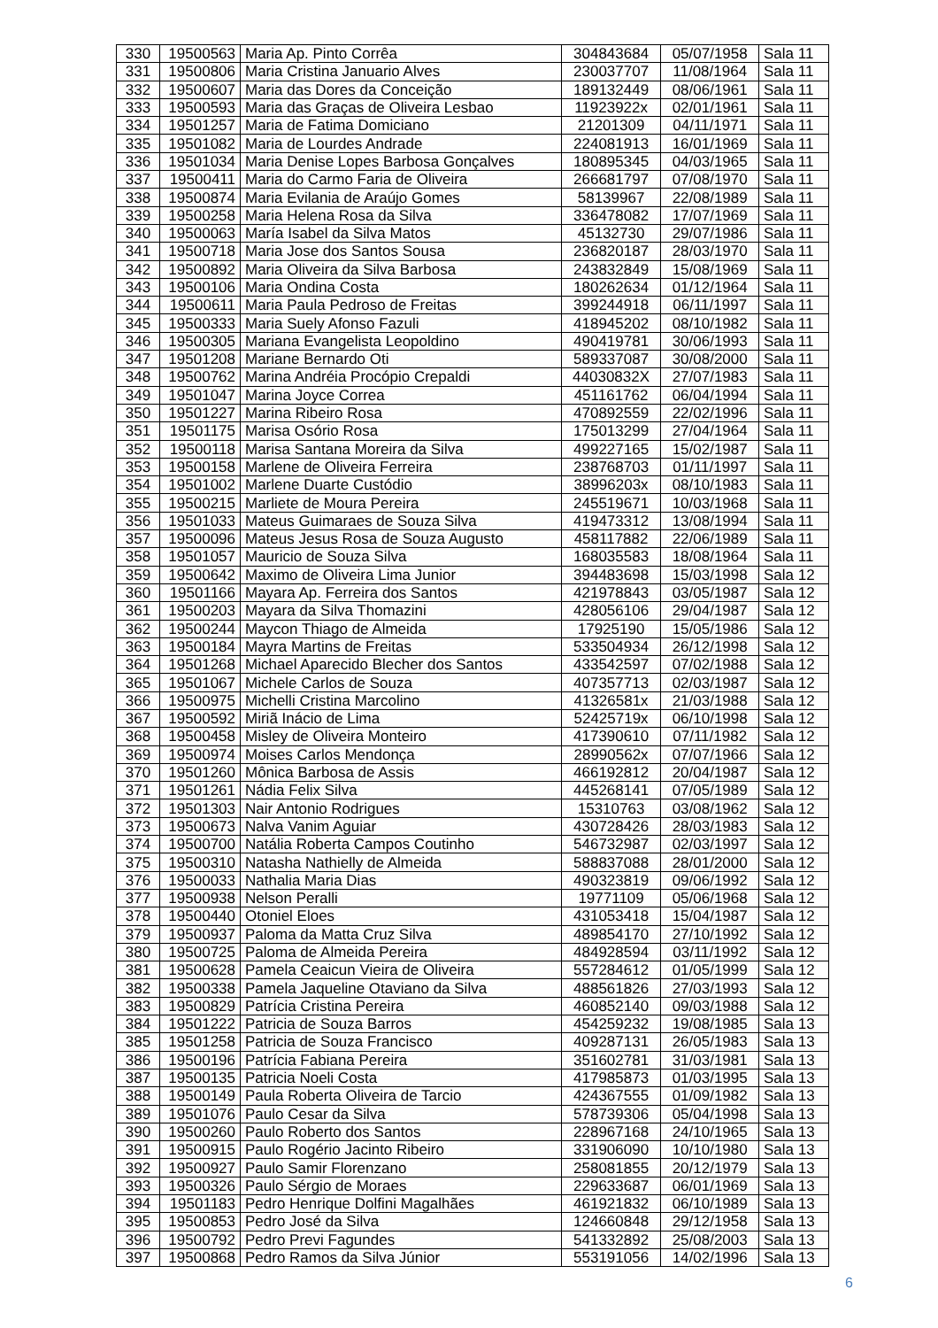| 330 | 19500563 | Maria Ap. Pinto Corrêa | 304843684 | 05/07/1958 | Sala 11 |
| 331 | 19500806 | Maria Cristina Januario Alves | 230037707 | 11/08/1964 | Sala 11 |
| 332 | 19500607 | Maria das Dores da Conceição | 189132449 | 08/06/1961 | Sala 11 |
| 333 | 19500593 | Maria das Graças de Oliveira Lesbao | 11923922x | 02/01/1961 | Sala 11 |
| 334 | 19501257 | Maria de Fatima Domiciano | 21201309 | 04/11/1971 | Sala 11 |
| 335 | 19501082 | Maria de Lourdes Andrade | 224081913 | 16/01/1969 | Sala 11 |
| 336 | 19501034 | Maria Denise Lopes Barbosa Gonçalves | 180895345 | 04/03/1965 | Sala 11 |
| 337 | 19500411 | Maria do Carmo Faria de Oliveira | 266681797 | 07/08/1970 | Sala 11 |
| 338 | 19500874 | Maria Evilania de Araújo Gomes | 58139967 | 22/08/1989 | Sala 11 |
| 339 | 19500258 | Maria Helena Rosa da Silva | 336478082 | 17/07/1969 | Sala 11 |
| 340 | 19500063 | María Isabel da Silva Matos | 45132730 | 29/07/1986 | Sala 11 |
| 341 | 19500718 | Maria Jose dos Santos Sousa | 236820187 | 28/03/1970 | Sala 11 |
| 342 | 19500892 | Maria Oliveira da Silva Barbosa | 243832849 | 15/08/1969 | Sala 11 |
| 343 | 19500106 | Maria Ondina Costa | 180262634 | 01/12/1964 | Sala 11 |
| 344 | 19500611 | Maria Paula Pedroso de Freitas | 399244918 | 06/11/1997 | Sala 11 |
| 345 | 19500333 | Maria Suely Afonso Fazuli | 418945202 | 08/10/1982 | Sala 11 |
| 346 | 19500305 | Mariana Evangelista Leopoldino | 490419781 | 30/06/1993 | Sala 11 |
| 347 | 19501208 | Mariane Bernardo Oti | 589337087 | 30/08/2000 | Sala 11 |
| 348 | 19500762 | Marina Andréia Procópio Crepaldi | 44030832X | 27/07/1983 | Sala 11 |
| 349 | 19501047 | Marina Joyce Correa | 451161762 | 06/04/1994 | Sala 11 |
| 350 | 19501227 | Marina Ribeiro Rosa | 470892559 | 22/02/1996 | Sala 11 |
| 351 | 19501175 | Marisa Osório Rosa | 175013299 | 27/04/1964 | Sala 11 |
| 352 | 19500118 | Marisa Santana Moreira da Silva | 499227165 | 15/02/1987 | Sala 11 |
| 353 | 19500158 | Marlene de Oliveira Ferreira | 238768703 | 01/11/1997 | Sala 11 |
| 354 | 19501002 | Marlene Duarte Custódio | 38996203x | 08/10/1983 | Sala 11 |
| 355 | 19500215 | Marliete de Moura Pereira | 245519671 | 10/03/1968 | Sala 11 |
| 356 | 19501033 | Mateus Guimaraes de Souza Silva | 419473312 | 13/08/1994 | Sala 11 |
| 357 | 19500096 | Mateus Jesus Rosa de Souza Augusto | 458117882 | 22/06/1989 | Sala 11 |
| 358 | 19501057 | Mauricio de Souza Silva | 168035583 | 18/08/1964 | Sala 11 |
| 359 | 19500642 | Maximo de Oliveira Lima Junior | 394483698 | 15/03/1998 | Sala 12 |
| 360 | 19501166 | Mayara Ap. Ferreira dos Santos | 421978843 | 03/05/1987 | Sala 12 |
| 361 | 19500203 | Mayara da Silva Thomazini | 428056106 | 29/04/1987 | Sala 12 |
| 362 | 19500244 | Maycon Thiago de Almeida | 17925190 | 15/05/1986 | Sala 12 |
| 363 | 19500184 | Mayra Martins de Freitas | 533504934 | 26/12/1998 | Sala 12 |
| 364 | 19501268 | Michael Aparecido Blecher dos Santos | 433542597 | 07/02/1988 | Sala 12 |
| 365 | 19501067 | Michele Carlos de Souza | 407357713 | 02/03/1987 | Sala 12 |
| 366 | 19500975 | Michelli Cristina Marcolino | 41326581x | 21/03/1988 | Sala 12 |
| 367 | 19500592 | Miriã Inácio de Lima | 52425719x | 06/10/1998 | Sala 12 |
| 368 | 19500458 | Misley de Oliveira Monteiro | 417390610 | 07/11/1982 | Sala 12 |
| 369 | 19500974 | Moises Carlos Mendonça | 28990562x | 07/07/1966 | Sala 12 |
| 370 | 19501260 | Mônica Barbosa de Assis | 466192812 | 20/04/1987 | Sala 12 |
| 371 | 19501261 | Nádia Felix Silva | 445268141 | 07/05/1989 | Sala 12 |
| 372 | 19501303 | Nair Antonio Rodrigues | 15310763 | 03/08/1962 | Sala 12 |
| 373 | 19500673 | Nalva Vanim Aguiar | 430728426 | 28/03/1983 | Sala 12 |
| 374 | 19500700 | Natália Roberta Campos Coutinho | 546732987 | 02/03/1997 | Sala 12 |
| 375 | 19500310 | Natasha Nathielly de Almeida | 588837088 | 28/01/2000 | Sala 12 |
| 376 | 19500033 | Nathalia Maria Dias | 490323819 | 09/06/1992 | Sala 12 |
| 377 | 19500938 | Nelson Peralli | 19771109 | 05/06/1968 | Sala 12 |
| 378 | 19500440 | Otoniel Eloes | 431053418 | 15/04/1987 | Sala 12 |
| 379 | 19500937 | Paloma da Matta Cruz Silva | 489854170 | 27/10/1992 | Sala 12 |
| 380 | 19500725 | Paloma de Almeida Pereira | 484928594 | 03/11/1992 | Sala 12 |
| 381 | 19500628 | Pamela Ceaicun Vieira de Oliveira | 557284612 | 01/05/1999 | Sala 12 |
| 382 | 19500338 | Pamela Jaqueline Otaviano da Silva | 488561826 | 27/03/1993 | Sala 12 |
| 383 | 19500829 | Patrícia Cristina Pereira | 460852140 | 09/03/1988 | Sala 12 |
| 384 | 19501222 | Patricia de Souza Barros | 454259232 | 19/08/1985 | Sala 13 |
| 385 | 19501258 | Patricia de Souza Francisco | 409287131 | 26/05/1983 | Sala 13 |
| 386 | 19500196 | Patrícia Fabiana Pereira | 351602781 | 31/03/1981 | Sala 13 |
| 387 | 19500135 | Patricia Noeli Costa | 417985873 | 01/03/1995 | Sala 13 |
| 388 | 19500149 | Paula Roberta Oliveira de Tarcio | 424367555 | 01/09/1982 | Sala 13 |
| 389 | 19501076 | Paulo Cesar da Silva | 578739306 | 05/04/1998 | Sala 13 |
| 390 | 19500260 | Paulo Roberto dos Santos | 228967168 | 24/10/1965 | Sala 13 |
| 391 | 19500915 | Paulo Rogério Jacinto Ribeiro | 331906090 | 10/10/1980 | Sala 13 |
| 392 | 19500927 | Paulo Samir Florenzano | 258081855 | 20/12/1979 | Sala 13 |
| 393 | 19500326 | Paulo Sérgio de Moraes | 229633687 | 06/01/1969 | Sala 13 |
| 394 | 19501183 | Pedro Henrique Dolfini Magalhães | 461921832 | 06/10/1989 | Sala 13 |
| 395 | 19500853 | Pedro José da Silva | 124660848 | 29/12/1958 | Sala 13 |
| 396 | 19500792 | Pedro Previ Fagundes | 541332892 | 25/08/2003 | Sala 13 |
| 397 | 19500868 | Pedro Ramos da Silva Júnior | 553191056 | 14/02/1996 | Sala 13 |
6